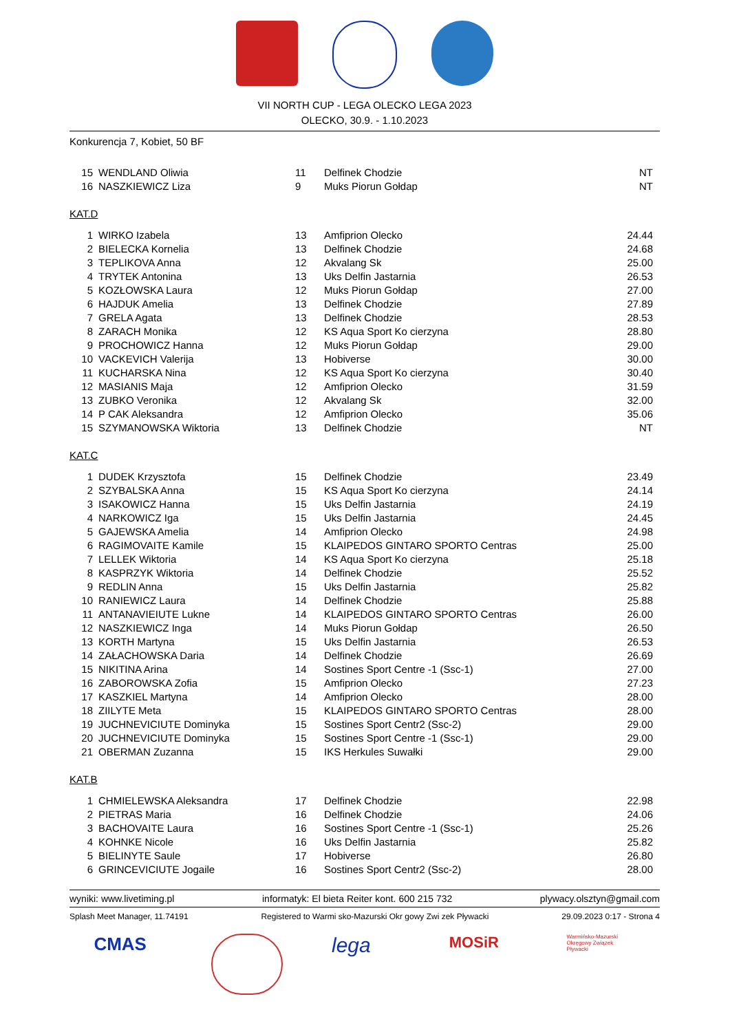VII NORTH CUP - LEGA OLECKO LEGA 2023
OLECKO, 30.9. - 1.10.2023
Konkurencja 7, Kobiet, 50 BF
| 15 | WENDLAND Oliwia | 11 | Delfinek Chodzie | NT |
| 16 | NASZKIEWICZ Liza | 9 | Muks Piorun Gołdap | NT |
KAT.D
| 1 | WIRKO Izabela | 13 | Amfiprion Olecko | 24.44 |
| 2 | BIELECKA Kornelia | 13 | Delfinek Chodzie | 24.68 |
| 3 | TEPLIKOVA Anna | 12 | Akvalang Sk | 25.00 |
| 4 | TRYTEK Antonina | 13 | Uks Delfin Jastarnia | 26.53 |
| 5 | KOZŁOWSKA Laura | 12 | Muks Piorun Gołdap | 27.00 |
| 6 | HAJDUK Amelia | 13 | Delfinek Chodzie | 27.89 |
| 7 | GRELA Agata | 13 | Delfinek Chodzie | 28.53 |
| 8 | ZARACH Monika | 12 | KS Aqua Sport Ko cierzyna | 28.80 |
| 9 | PROCHOWICZ Hanna | 12 | Muks Piorun Gołdap | 29.00 |
| 10 | VACKEVICH Valerija | 13 | Hobiverse | 30.00 |
| 11 | KUCHARSKA Nina | 12 | KS Aqua Sport Ko cierzyna | 30.40 |
| 12 | MASIANIS Maja | 12 | Amfiprion Olecko | 31.59 |
| 13 | ZUBKO Veronika | 12 | Akvalang Sk | 32.00 |
| 14 | P CAK Aleksandra | 12 | Amfiprion Olecko | 35.06 |
| 15 | SZYMANOWSKA Wiktoria | 13 | Delfinek Chodzie | NT |
KAT.C
| 1 | DUDEK Krzysztofa | 15 | Delfinek Chodzie | 23.49 |
| 2 | SZYBALSKA Anna | 15 | KS Aqua Sport Ko cierzyna | 24.14 |
| 3 | ISAKOWICZ Hanna | 15 | Uks Delfin Jastarnia | 24.19 |
| 4 | NARKOWICZ Iga | 15 | Uks Delfin Jastarnia | 24.45 |
| 5 | GAJEWSKA Amelia | 14 | Amfiprion Olecko | 24.98 |
| 6 | RAGIMOVAITE Kamile | 15 | KLAIPEDOS GINTARO SPORTO Centras | 25.00 |
| 7 | LELLEK Wiktoria | 14 | KS Aqua Sport Ko cierzyna | 25.18 |
| 8 | KASPRZYK Wiktoria | 14 | Delfinek Chodzie | 25.52 |
| 9 | REDLIN Anna | 15 | Uks Delfin Jastarnia | 25.82 |
| 10 | RANIEWICZ Laura | 14 | Delfinek Chodzie | 25.88 |
| 11 | ANTANAVIEIUTE Lukne | 14 | KLAIPEDOS GINTARO SPORTO Centras | 26.00 |
| 12 | NASZKIEWICZ Inga | 14 | Muks Piorun Gołdap | 26.50 |
| 13 | KORTH Martyna | 15 | Uks Delfin Jastarnia | 26.53 |
| 14 | ZAŁACHOWSKA Daria | 14 | Delfinek Chodzie | 26.69 |
| 15 | NIKITINA Arina | 14 | Sostines Sport Centre -1 (Ssc-1) | 27.00 |
| 16 | ZABOROWSKA Zofia | 15 | Amfiprion Olecko | 27.23 |
| 17 | KASZKIEL Martyna | 14 | Amfiprion Olecko | 28.00 |
| 18 | ZIILYTE Meta | 15 | KLAIPEDOS GINTARO SPORTO Centras | 28.00 |
| 19 | JUCHNEVICIUTE Dominyka | 15 | Sostines Sport Centr2 (Ssc-2) | 29.00 |
| 20 | JUCHNEVICIUTE Dominyka | 15 | Sostines Sport Centre -1 (Ssc-1) | 29.00 |
| 21 | OBERMAN Zuzanna | 15 | IKS Herkules Suwałki | 29.00 |
KAT.B
| 1 | CHMIELEWSKA Aleksandra | 17 | Delfinek Chodzie | 22.98 |
| 2 | PIETRAS Maria | 16 | Delfinek Chodzie | 24.06 |
| 3 | BACHOVAITE Laura | 16 | Sostines Sport Centre -1 (Ssc-1) | 25.26 |
| 4 | KOHNKE Nicole | 16 | Uks Delfin Jastarnia | 25.82 |
| 5 | BIELINYTE Saule | 17 | Hobiverse | 26.80 |
| 6 | GRINCEVICIUTE Jogaile | 16 | Sostines Sport Centr2 (Ssc-2) | 28.00 |
wyniki: www.livetiming.pl informatyk: El bieta Reiter kont. 600 215 732 plywacy.olsztyn@gmail.com
Splash Meet Manager, 11.74191 Registered to Warmi sko-Mazurski Okr gowy Zwi zek Pływacki 29.09.2023 0:17 - Strona 4
CMAS
lega
MOSiR
Warmińsko-Mazurski Okręgowy Związek Pływacki